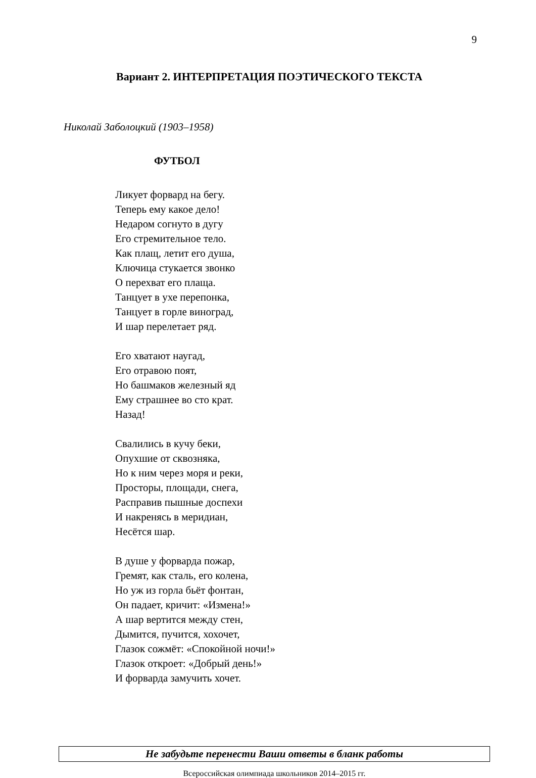9
Вариант 2. ИНТЕРПРЕТАЦИЯ ПОЭТИЧЕСКОГО ТЕКСТА
Николай Заболоцкий (1903–1958)
ФУТБОЛ
Ликует форвард на бегу.
Теперь ему какое дело!
Недаром согнуто в дугу
Его стремительное тело.
Как плащ, летит его душа,
Ключица стукается звонко
О перехват его плаща.
Танцует в ухе перепонка,
Танцует в горле виноград,
И шар перелетает ряд.
Его хватают наугад,
Его отравою поят,
Но башмаков железный яд
Ему страшнее во сто крат.
Назад!
Свалились в кучу беки,
Опухшие от сквозняка,
Но к ним через моря и реки,
Просторы, площади, снега,
Расправив пышные доспехи
И накренясь в меридиан,
Несётся шар.
В душе у форварда пожар,
Гремят, как сталь, его колена,
Но уж из горла бьёт фонтан,
Он падает, кричит: «Измена!»
А шар вертится между стен,
Дымится, пучится, хохочет,
Глазок сожмёт: «Спокойной ночи!»
Глазок откроет: «Добрый день!»
И форварда замучить хочет.
Не забудьте перенести Ваши ответы в бланк работы
Всероссийская олимпиада школьников 2014–2015 гг.